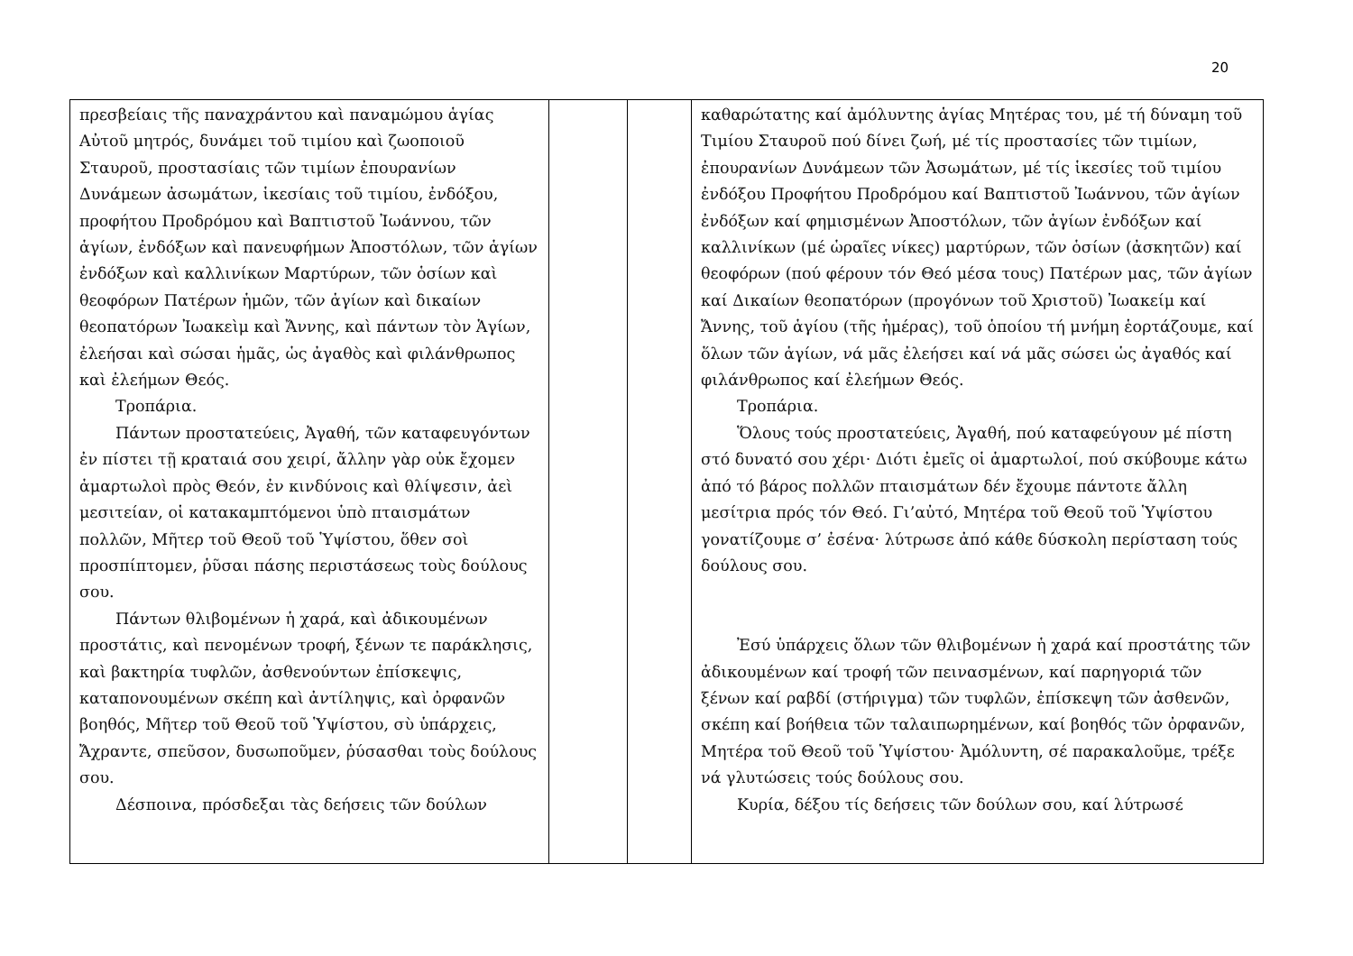20
| πρεσβείαις τῆς παναχράντου καὶ παναμώμου ἁγίας Αὐτοῦ μητρός, δυνάμει τοῦ τιμίου καὶ ζωοποιοῦ Σταυροῦ, προστασίαις τῶν τιμίων ἐπουρανίων Δυνάμεων ἀσωμάτων, ἱκεσίαις τοῦ τιμίου, ἐνδόξου, προφήτου Προδρόμου καὶ Βαπτιστοῦ Ἰωάννου, τῶν ἁγίων, ἐνδόξων καὶ πανευφήμων Ἀποστόλων, τῶν ἁγίων ἐνδόξων καὶ καλλινίκων Μαρτύρων, τῶν ὁσίων καὶ θεοφόρων Πατέρων ἡμῶν, τῶν ἁγίων καὶ δικαίων θεοπατόρων Ἰωακεὶμ καὶ Ἄννης, καὶ πάντων τὸν Ἁγίων, ἐλεήσαι καὶ σώσαι ἡμᾶς, ὡς ἀγαθὸς καὶ φιλάνθρωπος καὶ ἐλεήμων Θεός. Τροπάρια. Πάντων προστατεύεις, Ἀγαθή, τῶν καταφευγόντων ἐν πίστει τῇ κραταιά σου χειρί, ἄλλην γὰρ οὐκ ἔχομεν ἁμαρτωλοὶ πρὸς Θεόν, ἐν κινδύνοις καὶ θλίψεσιν, ἀεὶ μεσιτείαν, οἱ κατακαμπτόμενοι ὑπὸ πταισμάτων πολλῶν, Μῆτερ τοῦ Θεοῦ τοῦ Ὑψίστου, ὅθεν σοὶ προσπίπτομεν, ῥῦσαι πάσης περιστάσεως τοὺς δούλους σου. Πάντων θλιβομένων ἡ χαρά, καὶ ἀδικουμένων προστάτις, καὶ πενομένων τροφή, ξένων τε παράκλησις, καὶ βακτηρία τυφλῶν, ἀσθενούντων ἐπίσκεψις, καταπονουμένων σκέπη καὶ ἀντίληψις, καὶ ὀρφανῶν βοηθός, Μῆτερ τοῦ Θεοῦ τοῦ Ὑψίστου, σὺ ὑπάρχεις, Ἄχραντε, σπεῦσον, δυσωποῦμεν, ῥύσασθαι τοὺς δούλους σου. Δέσποινα, πρόσδεξαι τὰς δεήσεις τῶν δούλων | | | καθαρώτατης καί ἀμόλυντης ἁγίας Μητέρας του, μέ τή δύναμη τοῦ Τιμίου Σταυροῦ πού δίνει ζωή, μέ τίς προστασίες τῶν τιμίων, ἐπουρανίων Δυνάμεων τῶν Ἀσωμάτων, μέ τίς ἱκεσίες τοῦ τιμίου ἐνδόξου Προφήτου Προδρόμου καί Βαπτιστοῦ Ἰωάννου, τῶν ἁγίων ἐνδόξων καί φημισμένων Ἀποστόλων, τῶν ἁγίων ἐνδόξων καί καλλινίκων (μέ ὡραῖες νίκες) μαρτύρων, τῶν ὁσίων (ἀσκητῶν) καί θεοφόρων (πού φέρουν τόν Θεό μέσα τους) Πατέρων μας, τῶν ἁγίων καί Δικαίων θεοπατόρων (προγόνων τοῦ Χριστοῦ) Ἰωακείμ καί Ἄννης, τοῦ ἁγίου (τῆς ἡμέρας), τοῦ ὁποίου τή μνήμη ἑορτάζουμε, καί ὅλων τῶν ἁγίων, νά μᾶς ἐλεήσει καί νά μᾶς σώσει ὡς ἀγαθός καί φιλάνθρωπος καί ἐλεήμων Θεός. Τροπάρια. Ὅλους τούς προστατεύεις, Ἀγαθή, πού καταφεύγουν μέ πίστη στό δυνατό σου χέρι· Διότι ἐμεῖς οἱ ἁμαρτωλοί, πού σκύβουμε κάτω ἀπό τό βάρος πολλῶν πταισμάτων δέν ἔχουμε πάντοτε ἄλλη μεσίτρια πρός τόν Θεό. Γι’αὐτό, Μητέρα τοῦ Θεοῦ τοῦ Ὑψίστου γονατίζουμε σ’ ἐσένα· λύτρωσε ἀπό κάθε δύσκολη περίσταση τούς δούλους σου. Ἐσύ ὑπάρχεις ὅλων τῶν θλιβομένων ἡ χαρά καί προστάτης τῶν ἀδικουμένων καί τροφή τῶν πεινασμένων, καί παρηγοριά τῶν ξένων καί ραβδί (στήριγμα) τῶν τυφλῶν, ἐπίσκεψη τῶν ἀσθενῶν, σκέπη καί βοήθεια τῶν ταλαιπωρημένων, καί βοηθός τῶν ὀρφανῶν, Μητέρα τοῦ Θεοῦ τοῦ Ὑψίστου· Ἀμόλυντη, σέ παρακαλοῦμε, τρέξε νά γλυτώσεις τούς δούλους σου. Κυρία, δέξου τίς δεήσεις τῶν δούλων σου, καί λύτρωσέ |